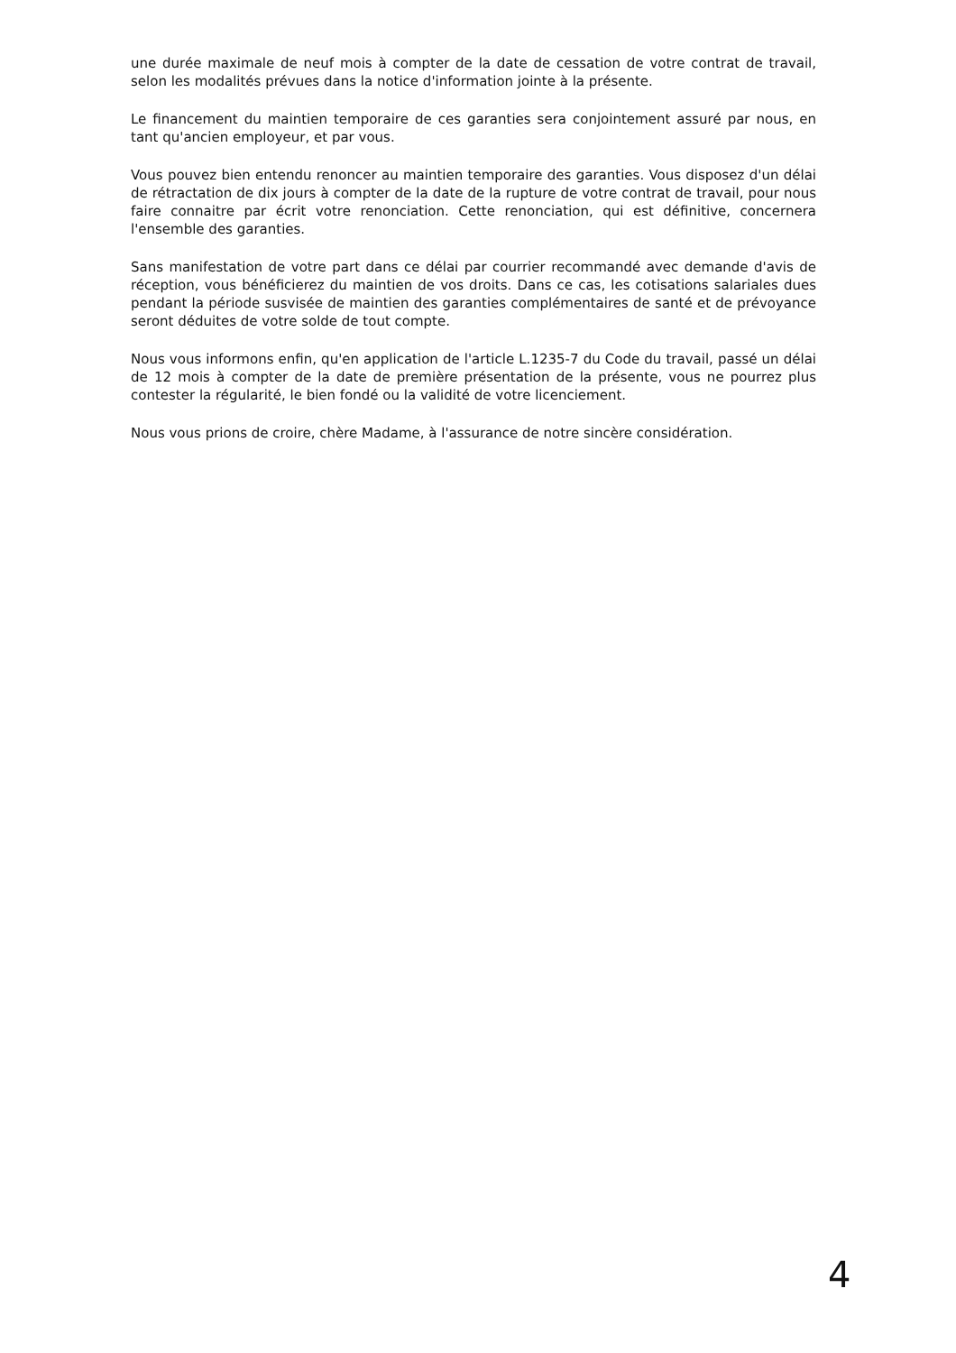une durée maximale de neuf mois à compter de la date de cessation de votre contrat de travail, selon les modalités prévues dans la notice d'information jointe à la présente.
Le financement du maintien temporaire de ces garanties sera conjointement assuré par nous, en tant qu'ancien employeur, et par vous.
Vous pouvez bien entendu renoncer au maintien temporaire des garanties. Vous disposez d'un délai de rétractation de dix jours à compter de la date de la rupture de votre contrat de travail, pour nous faire connaitre par écrit votre renonciation. Cette renonciation, qui est définitive, concernera l'ensemble des garanties.
Sans manifestation de votre part dans ce délai par courrier recommandé avec demande d'avis de réception, vous bénéficierez du maintien de vos droits. Dans ce cas, les cotisations salariales dues pendant la période susvisée de maintien des garanties complémentaires de santé et de prévoyance seront déduites de votre solde de tout compte.
Nous vous informons enfin, qu'en application de l'article L.1235-7 du Code du travail, passé un délai de 12 mois à compter de la date de première présentation de la présente, vous ne pourrez plus contester la régularité, le bien fondé ou la validité de votre licenciement.
Nous vous prions de croire, chère Madame, à l'assurance de notre sincère considération.
4